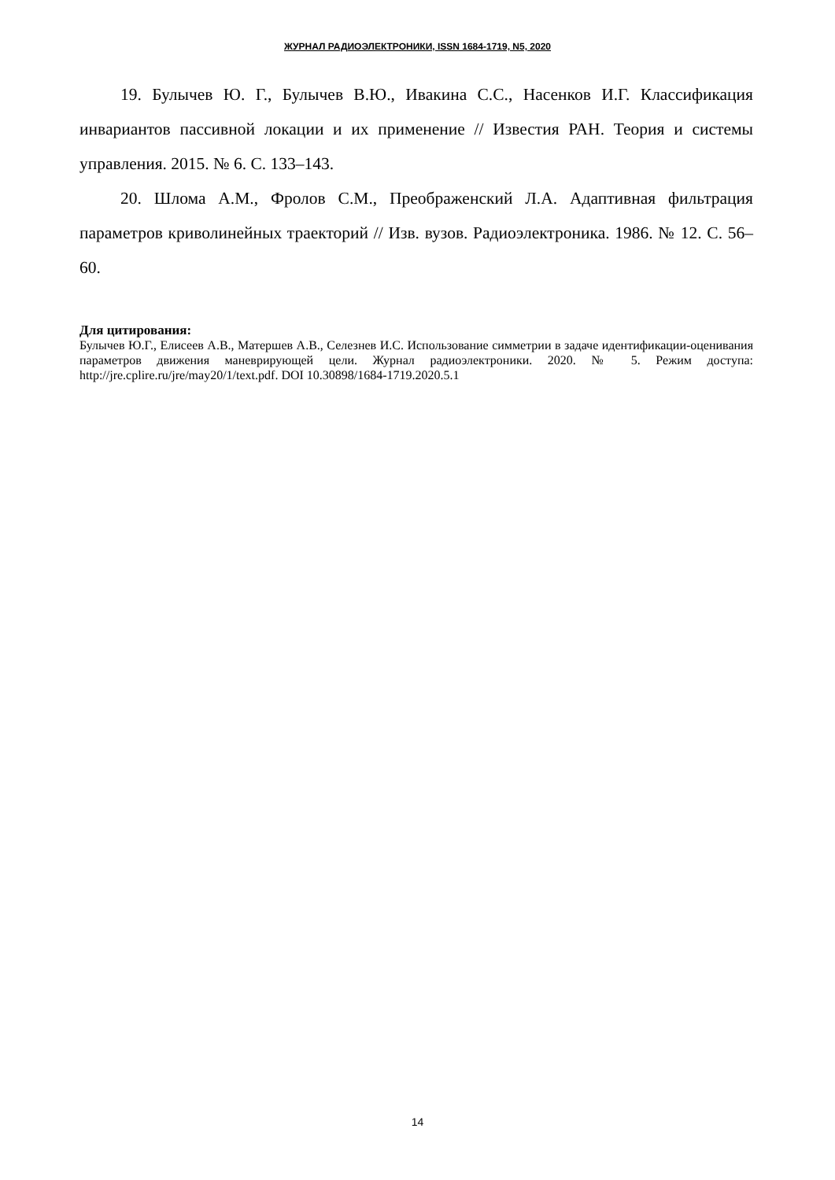ЖУРНАЛ РАДИОЭЛЕКТРОНИКИ, ISSN 1684-1719, N5, 2020
19. Булычев Ю. Г., Булычев В.Ю., Ивакина С.С., Насенков И.Г. Классификация инвариантов пассивной локации и их применение // Известия РАН. Теория и системы управления. 2015. № 6. С. 133–143.
20. Шлома А.М., Фролов С.М., Преображенский Л.А. Адаптивная фильтрация параметров криволинейных траекторий // Изв. вузов. Радиоэлектроника. 1986. № 12. С. 56–60.
Для цитирования:
Булычев Ю.Г., Елисеев А.В., Матершев А.В., Селезнев И.С. Использование симметрии в задаче идентификации-оценивания параметров движения маневрирующей цели. Журнал радиоэлектроники. 2020. № 5. Режим доступа: http://jre.cplire.ru/jre/may20/1/text.pdf. DOI 10.30898/1684-1719.2020.5.1
14